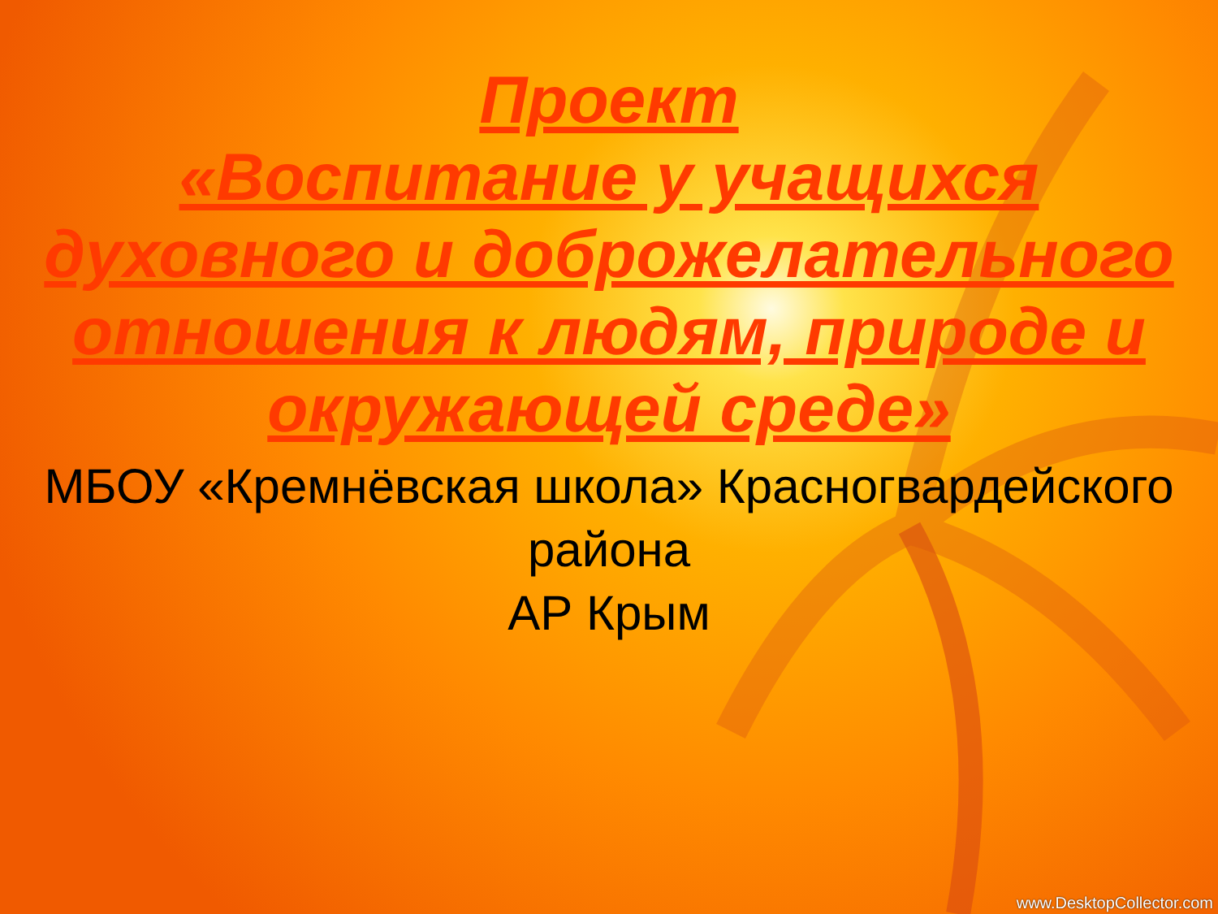Проект
«Воспитание у учащихся духовного и доброжелательного отношения к людям, природе и окружающей среде»
МБОУ «Кремнёвская школа» Красногвардейского района
АР Крым
www.DesktopCollector.com